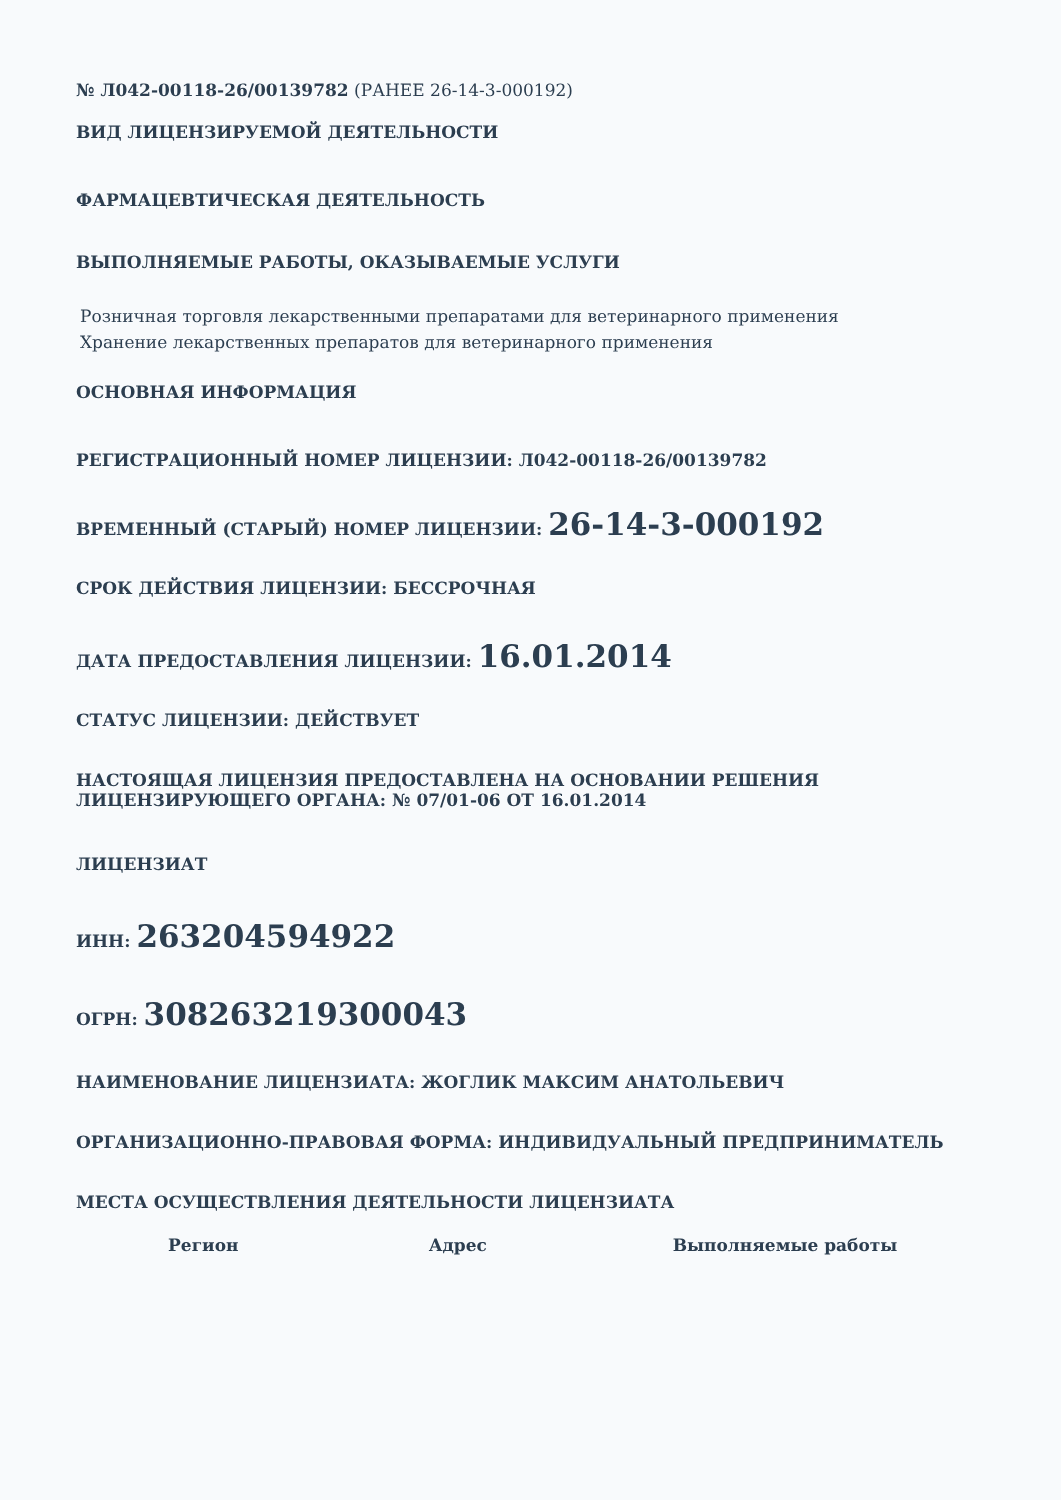№ Л042-00118-26/00139782 (РАНЕЕ 26-14-3-000192)
ВИД ЛИЦЕНЗИРУЕМОЙ ДЕЯТЕЛЬНОСТИ
ФАРМАЦЕВТИЧЕСКАЯ ДЕЯТЕЛЬНОСТЬ
ВЫПОЛНЯЕМЫЕ РАБОТЫ, ОКАЗЫВАЕМЫЕ УСЛУГИ
Розничная торговля лекарственными препаратами для ветеринарного применения
Хранение лекарственных препаратов для ветеринарного применения
ОСНОВНАЯ ИНФОРМАЦИЯ
РЕГИСТРАЦИОННЫЙ НОМЕР ЛИЦЕНЗИИ: Л042-00118-26/00139782
ВРЕМЕННЫЙ (СТАРЫЙ) НОМЕР ЛИЦЕНЗИИ: 26-14-3-000192
СРОК ДЕЙСТВИЯ ЛИЦЕНЗИИ: БЕССРОЧНАЯ
ДАТА ПРЕДОСТАВЛЕНИЯ ЛИЦЕНЗИИ: 16.01.2014
СТАТУС ЛИЦЕНЗИИ: ДЕЙСТВУЕТ
НАСТОЯЩАЯ ЛИЦЕНЗИЯ ПРЕДОСТАВЛЕНА НА ОСНОВАНИИ РЕШЕНИЯ
ЛИЦЕНЗИРУЮЩЕГО ОРГАНА: № 07/01-06 ОТ 16.01.2014
ЛИЦЕНЗИАТ
ИНН: 263204594922
ОГРН: 308263219300043
НАИМЕНОВАНИЕ ЛИЦЕНЗИАТА: ЖОГЛИК МАКСИМ АНАТОЛЬЕВИЧ
ОРГАНИЗАЦИОННО-ПРАВОВАЯ ФОРМА: ИНДИВИДУАЛЬНЫЙ ПРЕДПРИНИМАТЕЛЬ
МЕСТА ОСУЩЕСТВЛЕНИЯ ДЕЯТЕЛЬНОСТИ ЛИЦЕНЗИАТА
| Регион | Адрес | Выполняемые работы |
| --- | --- | --- |